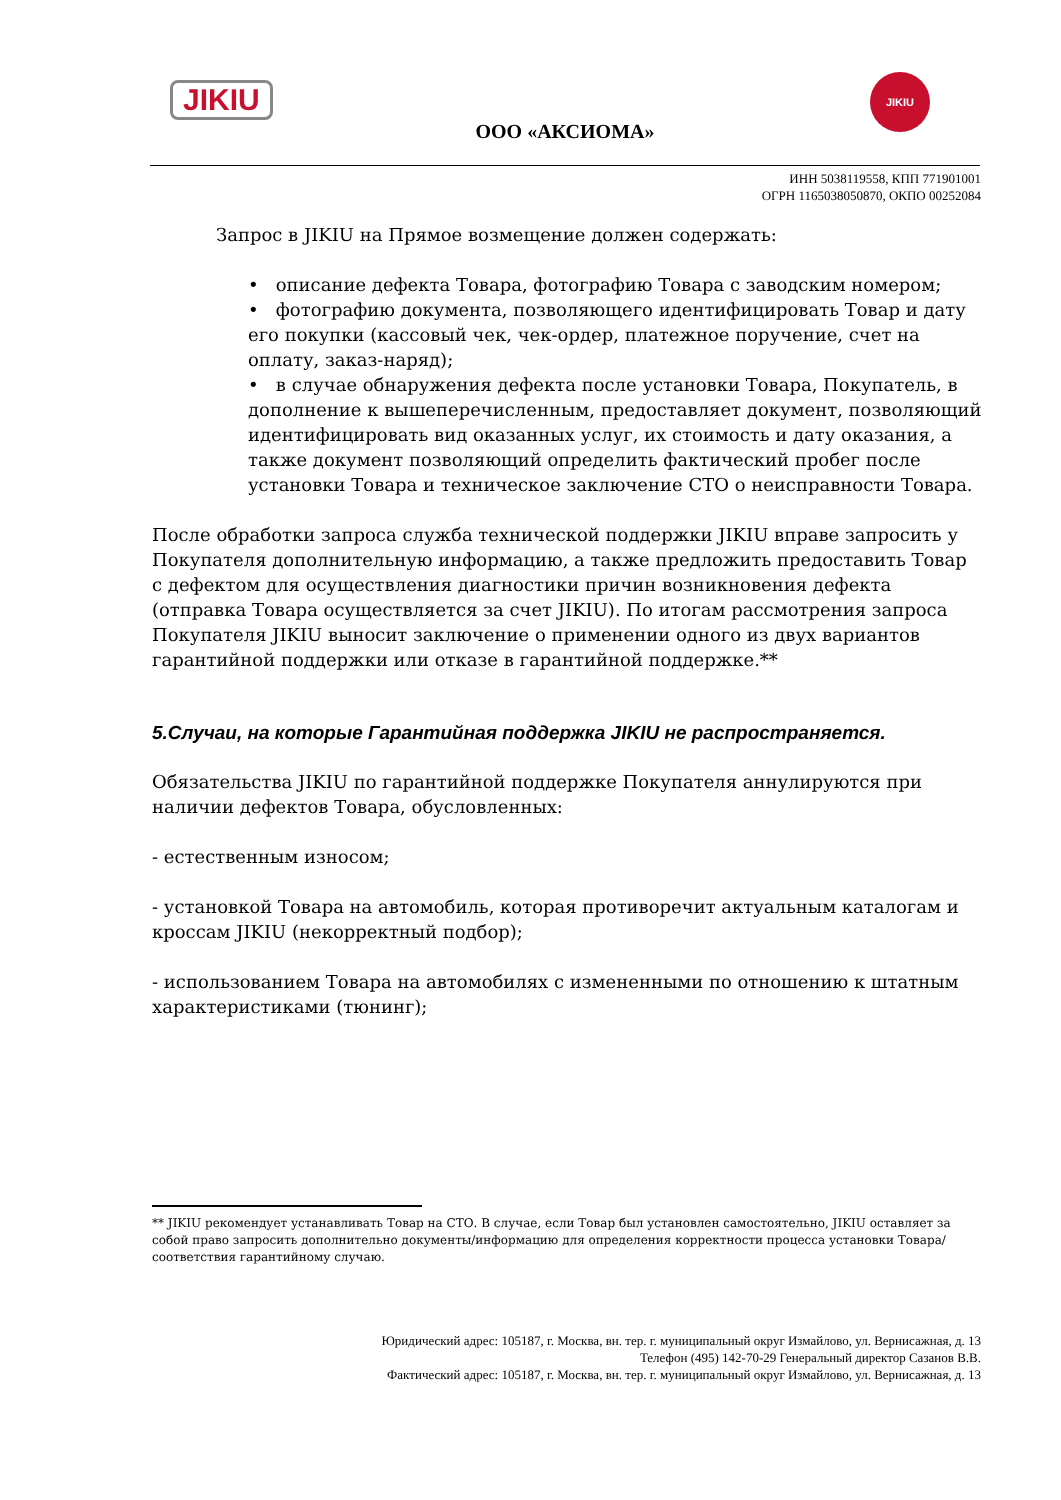JIKIU
ООО «АКСИОМА»
JIKIU
ИНН 5038119558, КПП 771901001
ОГРН 1165038050870, ОКПО 00252084
Запрос в JIKIU на Прямое возмещение должен содержать:
• описание дефекта Товара, фотографию Товара с заводским номером;
• фотографию документа, позволяющего идентифицировать Товар и дату его покупки (кассовый чек, чек-ордер, платежное поручение, счет на оплату, заказ-наряд);
• в случае обнаружения дефекта после установки Товара, Покупатель, в дополнение к вышеперечисленным, предоставляет документ, позволяющий идентифицировать вид оказанных услуг, их стоимость и дату оказания, а также документ позволяющий определить фактический пробег после установки Товара и техническое заключение СТО о неисправности Товара.
После обработки запроса служба технической поддержки JIKIU вправе запросить у Покупателя дополнительную информацию, а также предложить предоставить Товар с дефектом для осуществления диагностики причин возникновения дефекта (отправка Товара осуществляется за счет JIKIU). По итогам рассмотрения запроса Покупателя JIKIU выносит заключение о применении одного из двух вариантов гарантийной поддержки или отказе в гарантийной поддержке.**
5.Случаи, на которые Гарантийная поддержка JIKIU не распространяется.
Обязательства JIKIU по гарантийной поддержке Покупателя аннулируются при наличии дефектов Товара, обусловленных:
- естественным износом;
- установкой Товара на автомобиль, которая противоречит актуальным каталогам и кроссам JIKIU (некорректный подбор);
- использованием Товара на автомобилях с измененными по отношению к штатным характеристиками (тюнинг);
** JIKIU рекомендует устанавливать Товар на СТО. В случае, если Товар был установлен самостоятельно, JIKIU оставляет за собой право запросить дополнительно документы/информацию для определения корректности процесса установки Товара/соответствия гарантийному случаю.
Юридический адрес: 105187, г. Москва, вн. тер. г. муниципальный округ Измайлово, ул. Вернисажная, д. 13
Телефон (495) 142-70-29 Генеральный директор Сазанов В.В.
Фактический адрес: 105187, г. Москва, вн. тер. г. муниципальный округ Измайлово, ул. Вернисажная, д. 13